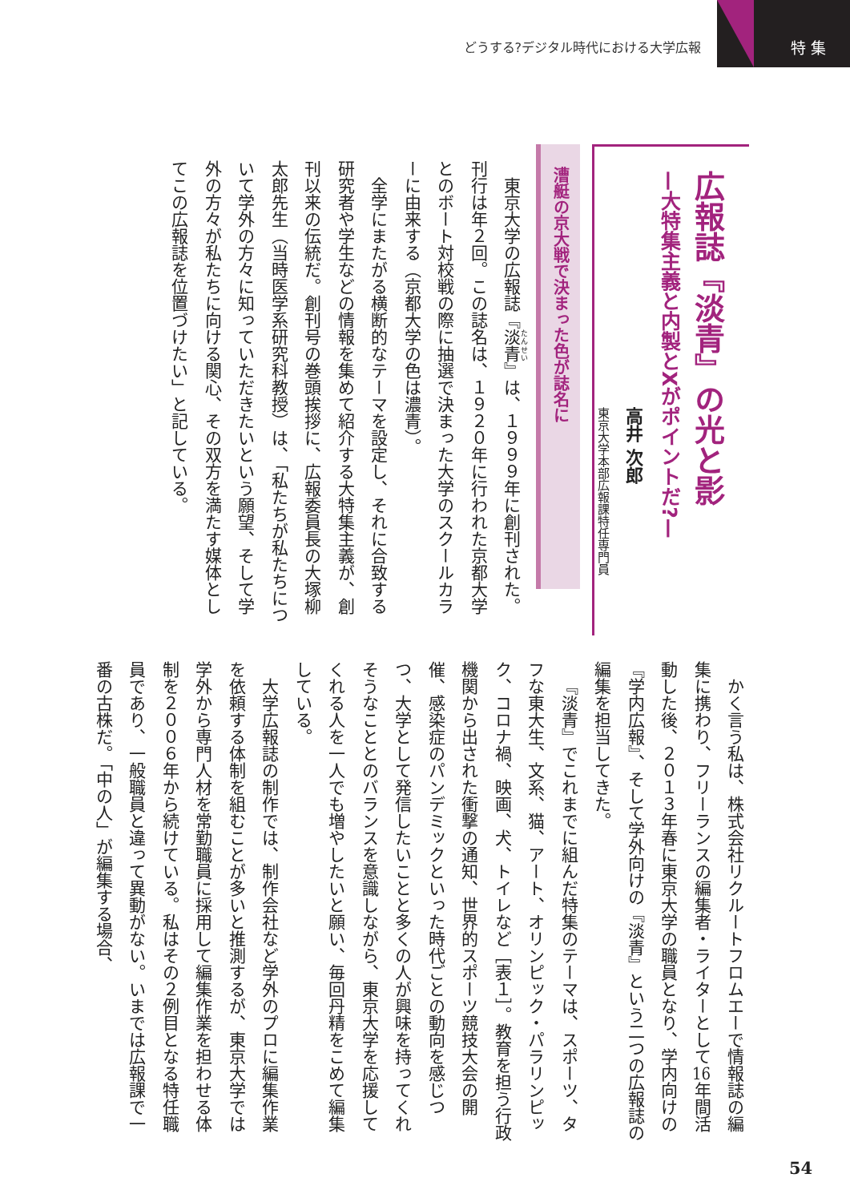どうする?デジタル時代における大学広報
特 集
広報誌『淡青』の光と影
—大特集主義と内製とXがポイントだ?—
高井 次郎
東京大学本部広報課特任専門員
漕艇の京大戦で決まった色が誌名に
東京大学の広報誌『淡青』は、１９９９年に創刊された。刊行は年２回。この誌名は、１９２０年に行われた京都大学とのボート対校戦の際に抽選で決まった大学のスクールカラーに由来する（京都大学の色は濃青）。
全学にまたがる横断的なテーマを設定し、それに合致する研究者や学生などの情報を集めて紹介する大特集主義が、創刊以来の伝統だ。創刊号の巻頭挨拶に、広報委員長の大塚柳太郎先生（当時医学系研究科教授）は、「私たちが私たちについて学外の方々に知っていただきたいという願望、そして学外の方々が私たちに向ける関心、その双方を満たす媒体としてこの広報誌を位置づけたい」と記している。
かく言う私は、株式会社リクルートフロムエーで情報誌の編集に携わり、フリーランスの編集者・ライターとして16年間活動した後、２０１３年春に東京大学の職員となり、学内向けの『学内広報』、そして学外向けの『淡青』という二つの広報誌の編集を担当してきた。
『淡青』でこれまでに組んだ特集のテーマは、スポーツ、タフな東大生、文系、猫、アート、オリンピック・パラリンピック、コロナ禍、映画、犬、トイレなど［表１］。教育を担う行政機関から出された衝撃の通知、世界的スポーツ競技大会の開催、感染症のパンデミックといった時代ごとの動向を感じつつ、大学として発信したいことと多くの人が興味を持ってくれそうなこととのバランスを意識しながら、東京大学を応援してくれる人を一人でも増やしたいと願い、毎回丹精をこめて編集している。
大学広報誌の制作では、制作会社など学外のプロに編集作業を依頼する体制を組むことが多いと推測するが、東京大学では学外から専門人材を常勤職員に採用して編集作業を担わせる体制を２００６年から続けている。私はその２例目となる特任職員であり、一般職員と違って異動がない。いまでは広報課で一番の古株だ。「中の人」が編集する場合、
54